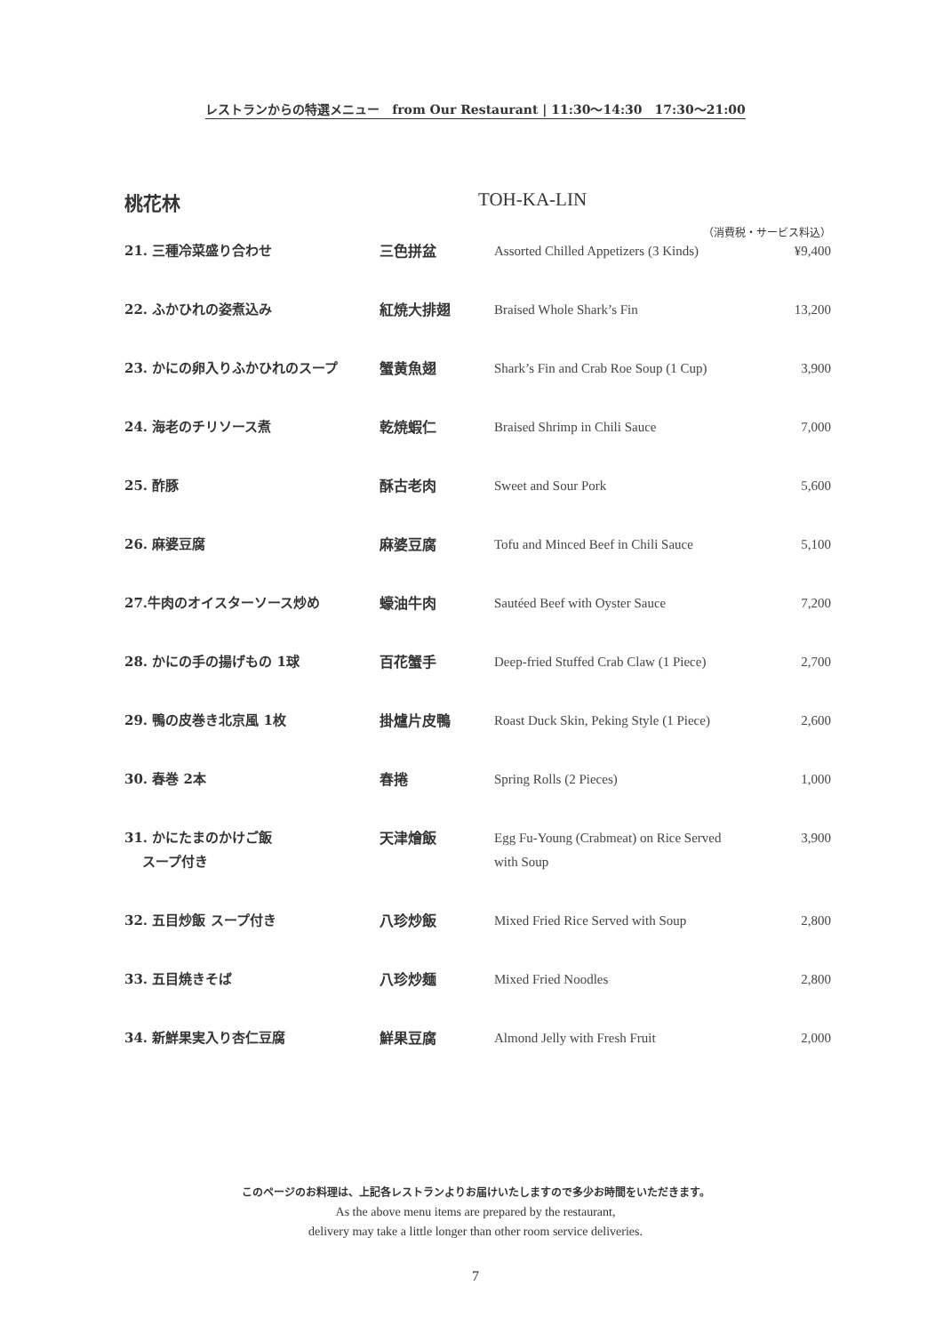レストランからの特選メニュー　from Our Restaurant | 11:30〜14:30　17:30〜21:00
桃花林 TOH-KA-LIN
（消費税・サービス料込）
| 21. 三種冷菜盛り合わせ | 三色拼盆 | Assorted Chilled Appetizers (3 Kinds) | ¥9,400 |
| 22. ふかひれの姿煮込み | 紅焼大排翅 | Braised Whole Shark’s Fin | 13,200 |
| 23. かにの卵入りふかひれのスープ | 蟹黄魚翅 | Shark’s Fin and Crab Roe Soup (1 Cup) | 3,900 |
| 24. 海老のチリソース煮 | 乾焼蝦仁 | Braised Shrimp in Chili Sauce | 7,000 |
| 25. 酢豚 | 酥古老肉 | Sweet and Sour Pork | 5,600 |
| 26. 麻婆豆腐 | 麻婆豆腐 | Tofu and Minced Beef in Chili Sauce | 5,100 |
| 27.牛肉のオイスターソース炒め | 蠔油牛肉 | Sautéed Beef with Oyster Sauce | 7,200 |
| 28. かにの手の揚げもの 1球 | 百花蟹手 | Deep-fried Stuffed Crab Claw (1 Piece) | 2,700 |
| 29. 鴨の皮巻き北京風 1枚 | 掛爐片皮鴨 | Roast Duck Skin, Peking Style (1 Piece) | 2,600 |
| 30. 春巻 2本 | 春捲 | Spring Rolls (2 Pieces) | 1,000 |
| 31. かにたまのかけご飯 スープ付き | 天津燴飯 | Egg Fu-Young (Crabmeat) on Rice Served with Soup | 3,900 |
| 32. 五目炒飯 スープ付き | 八珍炒飯 | Mixed Fried Rice Served with Soup | 2,800 |
| 33. 五目焼きそば | 八珍炒麺 | Mixed Fried Noodles | 2,800 |
| 34. 新鮮果実入り杏仁豆腐 | 鮮果豆腐 | Almond Jelly with Fresh Fruit | 2,000 |
このページのお料理は、上記各レストランよりお届けいたしますので多少お時間をいただきます。
As the above menu items are prepared by the restaurant,
delivery may take a little longer than other room service deliveries.
7